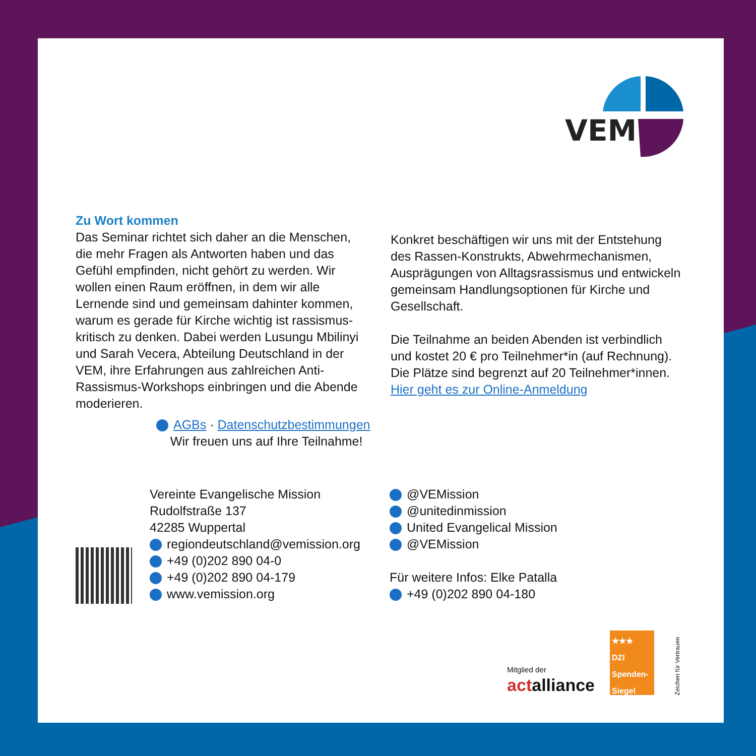VEM
Zu Wort kommen
Das Seminar richtet sich daher an die Menschen, die mehr Fragen als Antworten haben und das Gefühl empfinden, nicht gehört zu werden. Wir wollen einen Raum eröffnen, in dem wir alle Lernende sind und gemeinsam dahinter kommen, warum es gerade für Kirche wichtig ist rassismus-kritisch zu denken. Dabei werden Lusungu Mbilinyi und Sarah Vecera, Abteilung Deutschland in der VEM, ihre Erfahrungen aus zahlreichen Anti-Rassismus-Workshops einbringen und die Abende moderieren.
Konkret beschäftigen wir uns mit der Entstehung des Rassen-Konstrukts, Abwehrmechanismen, Ausprägungen von Alltagsrassismus und entwickeln gemeinsam Handlungsoptionen für Kirche und Gesellschaft.
Die Teilnahme an beiden Abenden ist verbindlich und kostet 20 € pro Teilnehmer*in (auf Rechnung).
Die Plätze sind begrenzt auf 20 Teilnehmer*innen.
Hier geht es zur Online-Anmeldung
AGBs · Datenschutzbestimmungen
Wir freuen uns auf Ihre Teilnahme!
Vereinte Evangelische Mission
Rudolfstraße 137
42285 Wuppertal
regiondeutschland@vemission.org
+49 (0)202 890 04-0
+49 (0)202 890 04-179
www.vemission.org
@VEMission
@unitedinmission
United Evangelical Mission
@VEMission
Für weitere Infos: Elke Patalla
+49 (0)202 890 04-180
Mitglied der
actalliance
★★★
DZI
Spenden-
Siegel
Zeichen für Vertrauen